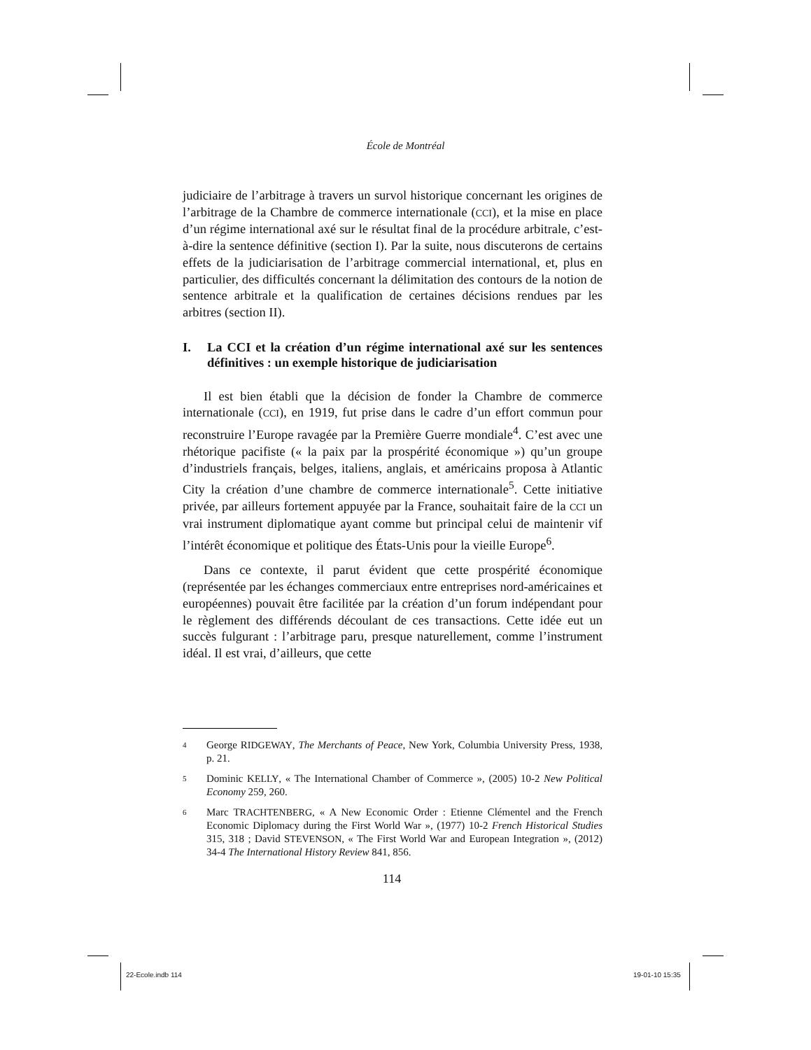École de Montréal
judiciaire de l’arbitrage à travers un survol historique concernant les origines de l’arbitrage de la Chambre de commerce internationale (CCI), et la mise en place d’un régime international axé sur le résultat final de la procédure arbitrale, c’est-à-dire la sentence définitive (section I). Par la suite, nous discuterons de certains effets de la judiciarisation de l’arbitrage commercial international, et, plus en particulier, des difficultés concernant la délimitation des contours de la notion de sentence arbitrale et la qualification de certaines décisions rendues par les arbitres (section II).
I. La CCI et la création d’un régime international axé sur les sentences définitives : un exemple historique de judiciarisation
Il est bien établi que la décision de fonder la Chambre de commerce internationale (CCI), en 1919, fut prise dans le cadre d’un effort commun pour reconstruire l’Europe ravagée par la Première Guerre mondiale<sup>4</sup>. C’est avec une rhétorique pacifiste (« la paix par la prospérité économique ») qu’un groupe d’industriels français, belges, italiens, anglais, et américains proposa à Atlantic City la création d’une chambre de commerce internationale<sup>5</sup>. Cette initiative privée, par ailleurs fortement appuyée par la France, souhaitait faire de la CCI un vrai instrument diplomatique ayant comme but principal celui de maintenir vif l’intérêt économique et politique des États-Unis pour la vieille Europe<sup>6</sup>.
Dans ce contexte, il parut évident que cette prospérité économique (représentée par les échanges commerciaux entre entreprises nord-américaines et européennes) pouvait être facilitée par la création d’un forum indépendant pour le règlement des différends découlant de ces transactions. Cette idée eut un succès fulgurant : l’arbitrage paru, presque naturellement, comme l’instrument idéal. Il est vrai, d’ailleurs, que cette
4 George RIDGEWAY, The Merchants of Peace, New York, Columbia University Press, 1938, p. 21.
5 Dominic KELLY, « The International Chamber of Commerce », (2005) 10-2 New Political Economy 259, 260.
6 Marc TRACHTENBERG, « A New Economic Order : Etienne Clémentel and the French Economic Diplomacy during the First World War », (1977) 10-2 French Historical Studies 315, 318 ; David STEVENSON, « The First World War and European Integration », (2012) 34-4 The International History Review 841, 856.
114
22-Ecole.indb 114 19-01-10 15:35